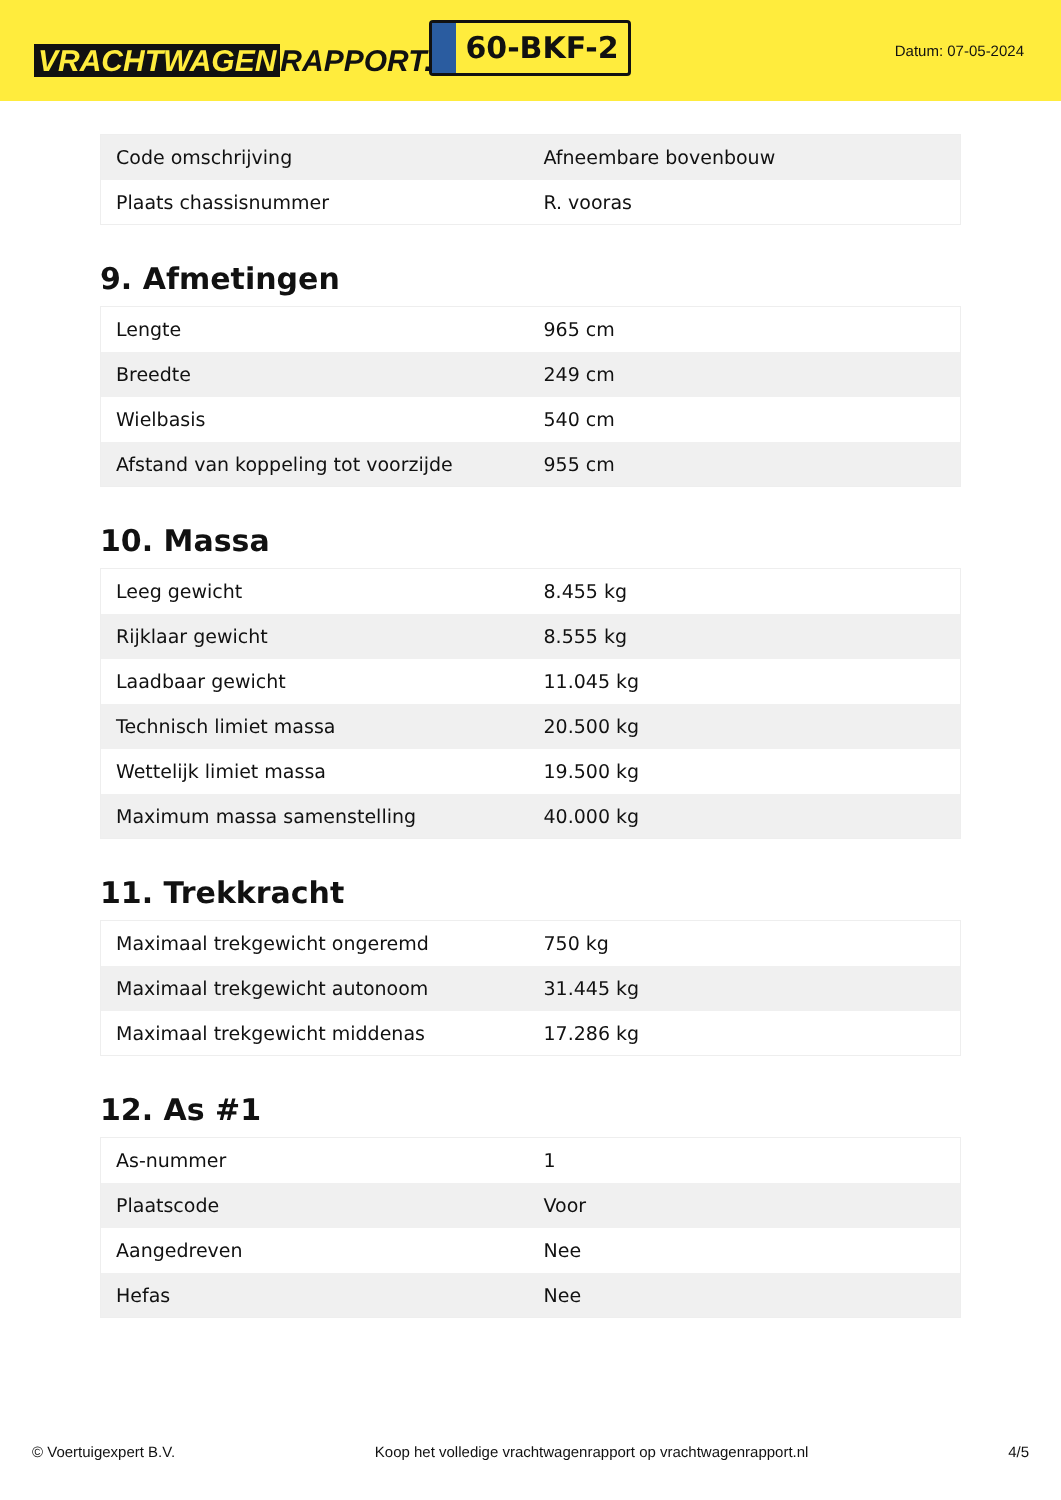VRACHTWAGEN RAPPORT.NL
60-BKF-2
Datum: 07-05-2024
| Code omschrijving | Afneembare bovenbouw |
| Plaats chassisnummer | R. vooras |
9. Afmetingen
| Lengte | 965 cm |
| Breedte | 249 cm |
| Wielbasis | 540 cm |
| Afstand van koppeling tot voorzijde | 955 cm |
10. Massa
| Leeg gewicht | 8.455 kg |
| Rijklaar gewicht | 8.555 kg |
| Laadbaar gewicht | 11.045 kg |
| Technisch limiet massa | 20.500 kg |
| Wettelijk limiet massa | 19.500 kg |
| Maximum massa samenstelling | 40.000 kg |
11. Trekkracht
| Maximaal trekgewicht ongeremd | 750 kg |
| Maximaal trekgewicht autonoom | 31.445 kg |
| Maximaal trekgewicht middenas | 17.286 kg |
12. As #1
| As-nummer | 1 |
| Plaatscode | Voor |
| Aangedreven | Nee |
| Hefas | Nee |
© Voertuigexpert B.V. Koop het volledige vrachtwagenrapport op vrachtwagenrapport.nl 4/5